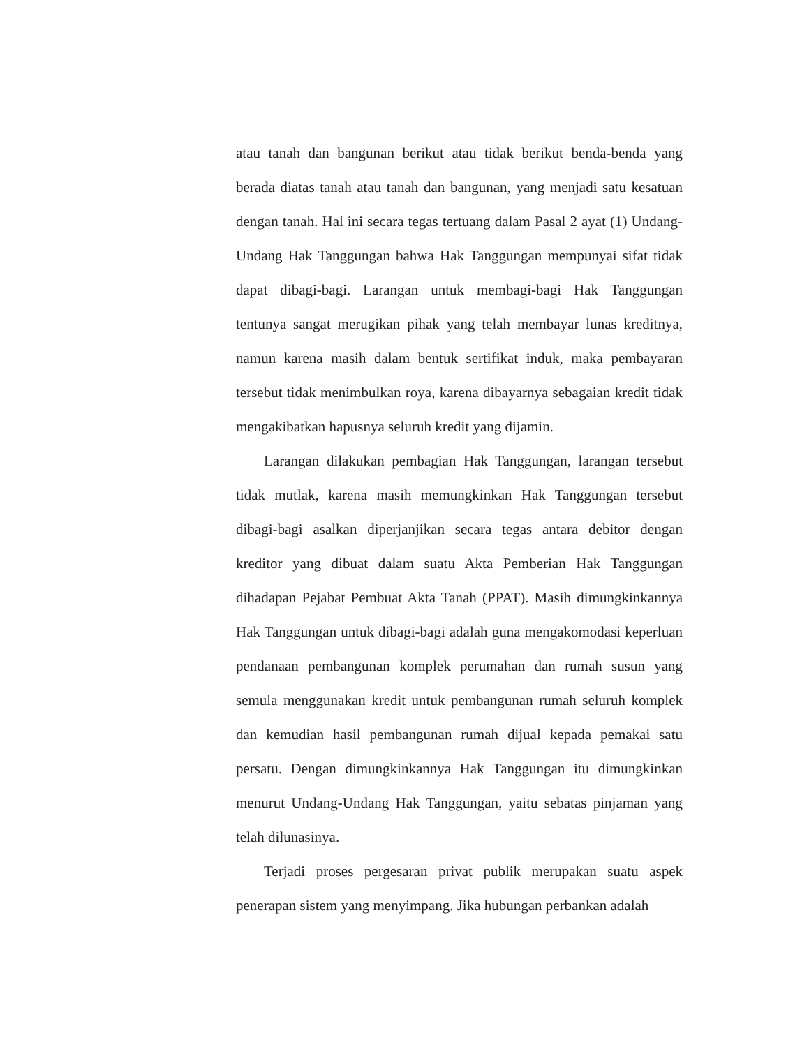atau tanah dan bangunan berikut atau tidak berikut benda-benda yang berada diatas tanah atau tanah dan bangunan, yang menjadi satu kesatuan dengan tanah. Hal ini secara tegas tertuang dalam Pasal 2 ayat (1) Undang-Undang Hak Tanggungan bahwa Hak Tanggungan mempunyai sifat tidak dapat dibagi-bagi. Larangan untuk membagi-bagi Hak Tanggungan tentunya sangat merugikan pihak yang telah membayar lunas kreditnya, namun karena masih dalam bentuk sertifikat induk, maka pembayaran tersebut tidak menimbulkan roya, karena dibayarnya sebagaian kredit tidak mengakibatkan hapusnya seluruh kredit yang dijamin.
Larangan dilakukan pembagian Hak Tanggungan, larangan tersebut tidak mutlak, karena masih memungkinkan Hak Tanggungan tersebut dibagi-bagi asalkan diperjanjikan secara tegas antara debitor dengan kreditor yang dibuat dalam suatu Akta Pemberian Hak Tanggungan dihadapan Pejabat Pembuat Akta Tanah (PPAT). Masih dimungkinkannya Hak Tanggungan untuk dibagi-bagi adalah guna mengakomodasi keperluan pendanaan pembangunan komplek perumahan dan rumah susun yang semula menggunakan kredit untuk pembangunan rumah seluruh komplek dan kemudian hasil pembangunan rumah dijual kepada pemakai satu persatu. Dengan dimungkinkannya Hak Tanggungan itu dimungkinkan menurut Undang-Undang Hak Tanggungan, yaitu sebatas pinjaman yang telah dilunasinya.
Terjadi proses pergesaran privat publik merupakan suatu aspek penerapan sistem yang menyimpang. Jika hubungan perbankan adalah